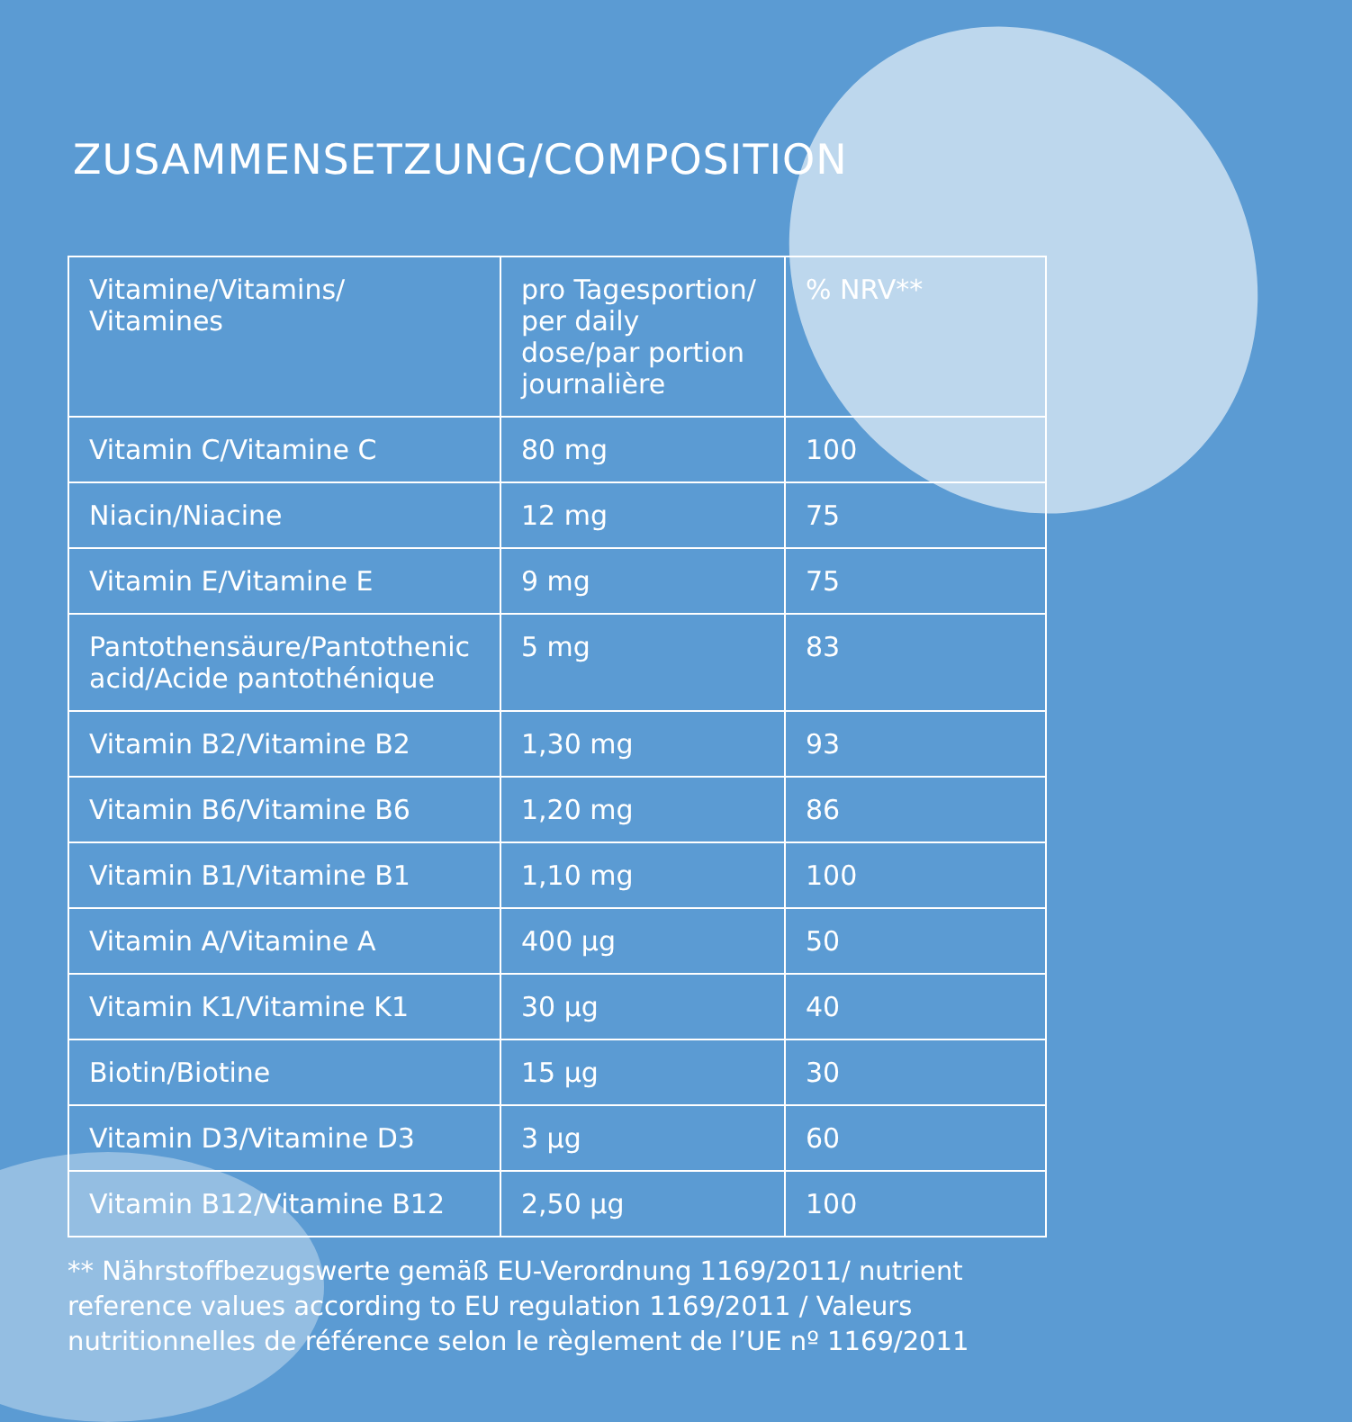ZUSAMMENSETZUNG/COMPOSITION
| Vitamine/Vitamins/ Vitamines | pro Tagesportion/ per daily dose/par portion journalière | % NRV** |
| --- | --- | --- |
| Vitamin C/Vitamine C | 80 mg | 100 |
| Niacin/Niacine | 12 mg | 75 |
| Vitamin E/Vitamine E | 9 mg | 75 |
| Pantothensäure/Pantothenic acid/Acide pantothénique | 5 mg | 83 |
| Vitamin B2/Vitamine B2 | 1,30 mg | 93 |
| Vitamin B6/Vitamine B6 | 1,20 mg | 86 |
| Vitamin B1/Vitamine B1 | 1,10 mg | 100 |
| Vitamin A/Vitamine A | 400 µg | 50 |
| Vitamin K1/Vitamine K1 | 30 µg | 40 |
| Biotin/Biotine | 15 µg | 30 |
| Vitamin D3/Vitamine D3 | 3 µg | 60 |
| Vitamin B12/Vitamine B12 | 2,50 µg | 100 |
** Nährstoffbezugswerte gemäß EU-Verordnung 1169/2011/ nutrient reference values according to EU regulation 1169/2011 / Valeurs nutritionnelles de référence selon le règlement de l’UE nº 1169/2011